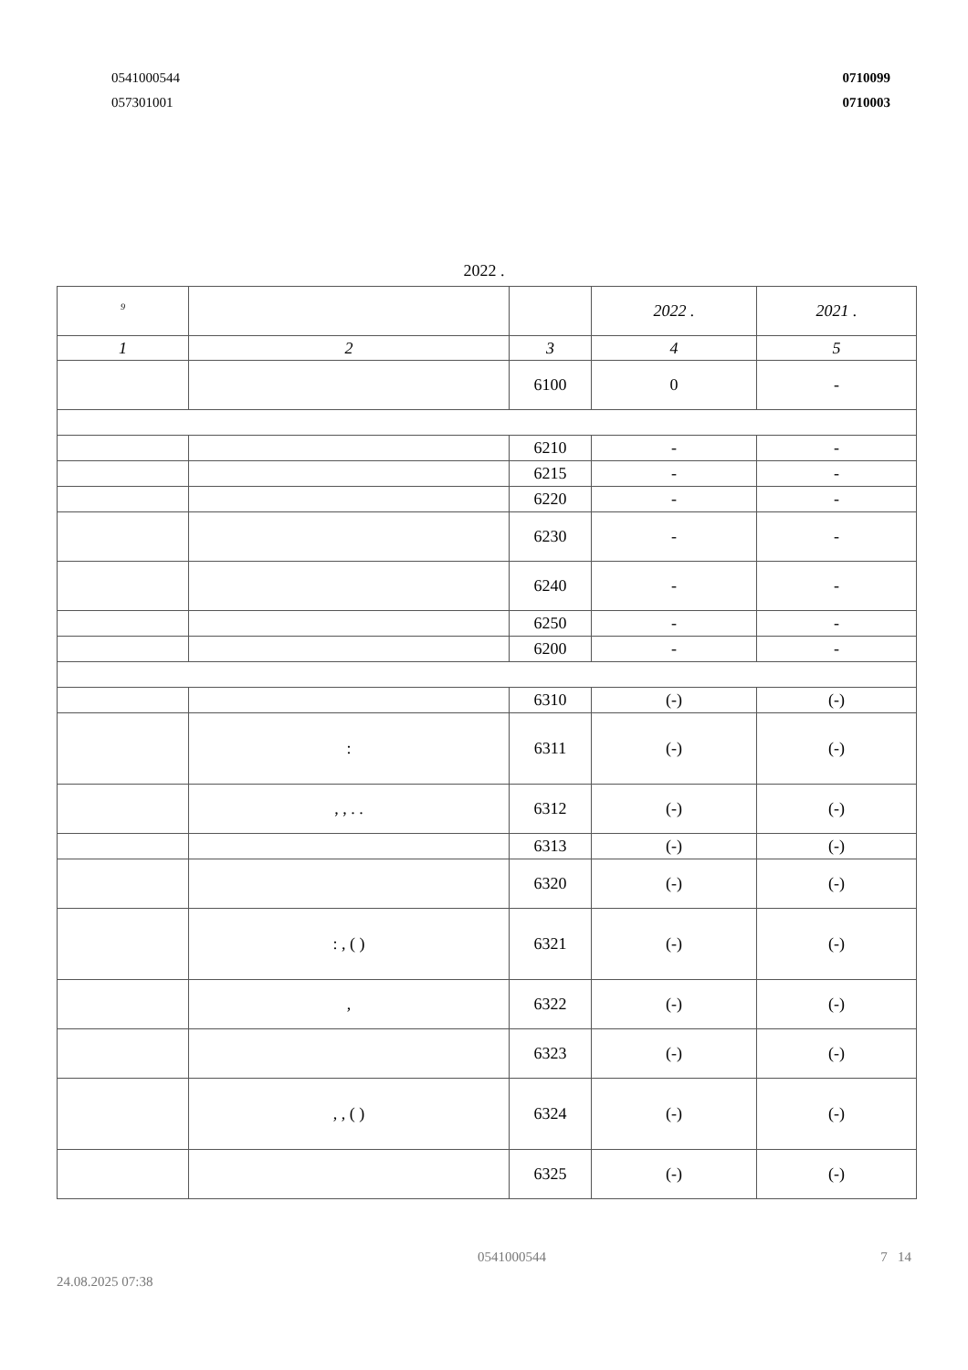0541000544
057301001
0710099
0710003
2022 .
| <sup>9</sup> | | | 2022 . | 2021 . |
| --- | --- | --- | --- | --- |
| 1 | 2 | 3 | 4 | 5 |
| | | 6100 | 0 | - |
| | | 6210 | - | - |
| | | 6215 | - | - |
| | | 6220 | - | - |
| | | 6230 | - | - |
| | | 6240 | - | - |
| | | 6250 | - | - |
| | | 6200 | - | - |
| | | 6310 | (-) | (-) |
| | : | 6311 | (-) | (-) |
| | , , . . | 6312 | (-) | (-) |
| | | 6313 | (-) | (-) |
| | | 6320 | (-) | (-) |
| | : , ( ) | 6321 | (-) | (-) |
| | , | 6322 | (-) | (-) |
| | | 6323 | (-) | (-) |
| | , , ( ) | 6324 | (-) | (-) |
| | | 6325 | (-) | (-) |
0541000544 7 14
24.08.2025 07:38